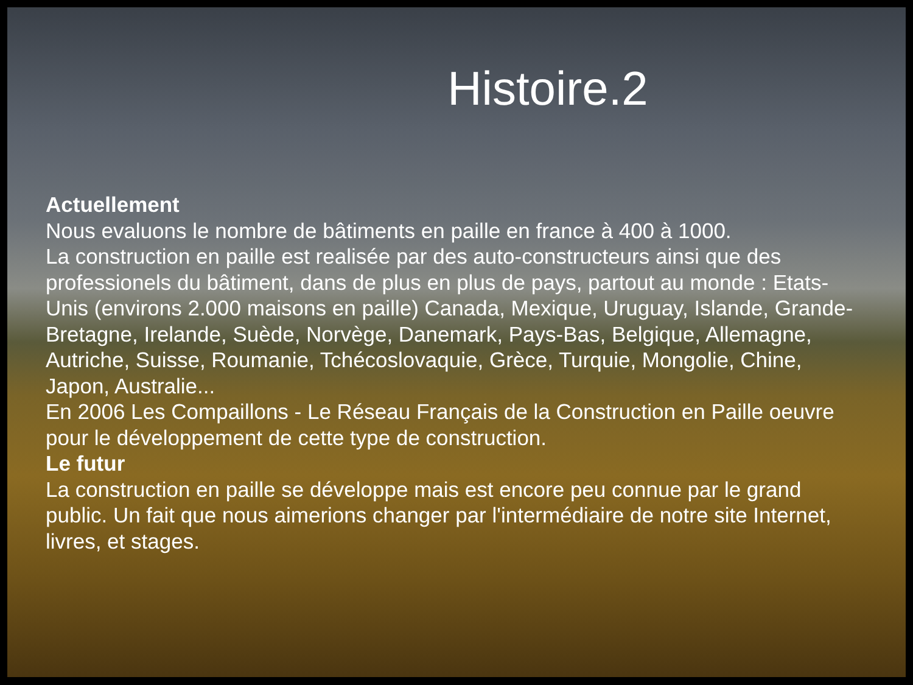Histoire.2
Actuellement
Nous evaluons le nombre de bâtiments en paille en france à 400 à 1000.
La construction en paille est realisée par des auto-constructeurs ainsi que des professionels du bâtiment, dans de plus en plus de pays, partout au monde : Etats-Unis (environs 2.000 maisons en paille) Canada, Mexique, Uruguay, Islande, Grande-Bretagne, Irelande, Suède, Norvège, Danemark, Pays-Bas, Belgique, Allemagne, Autriche, Suisse, Roumanie, Tchécoslovaquie, Grèce, Turquie, Mongolie, Chine, Japon, Australie...
En 2006 Les Compaillons - Le Réseau Français de la Construction en Paille oeuvre pour le développement de cette type de construction.
Le futur
La construction en paille se développe mais est encore peu connue par le grand public. Un fait que nous aimerions changer par l'intermédiaire de notre site Internet, livres, et stages.